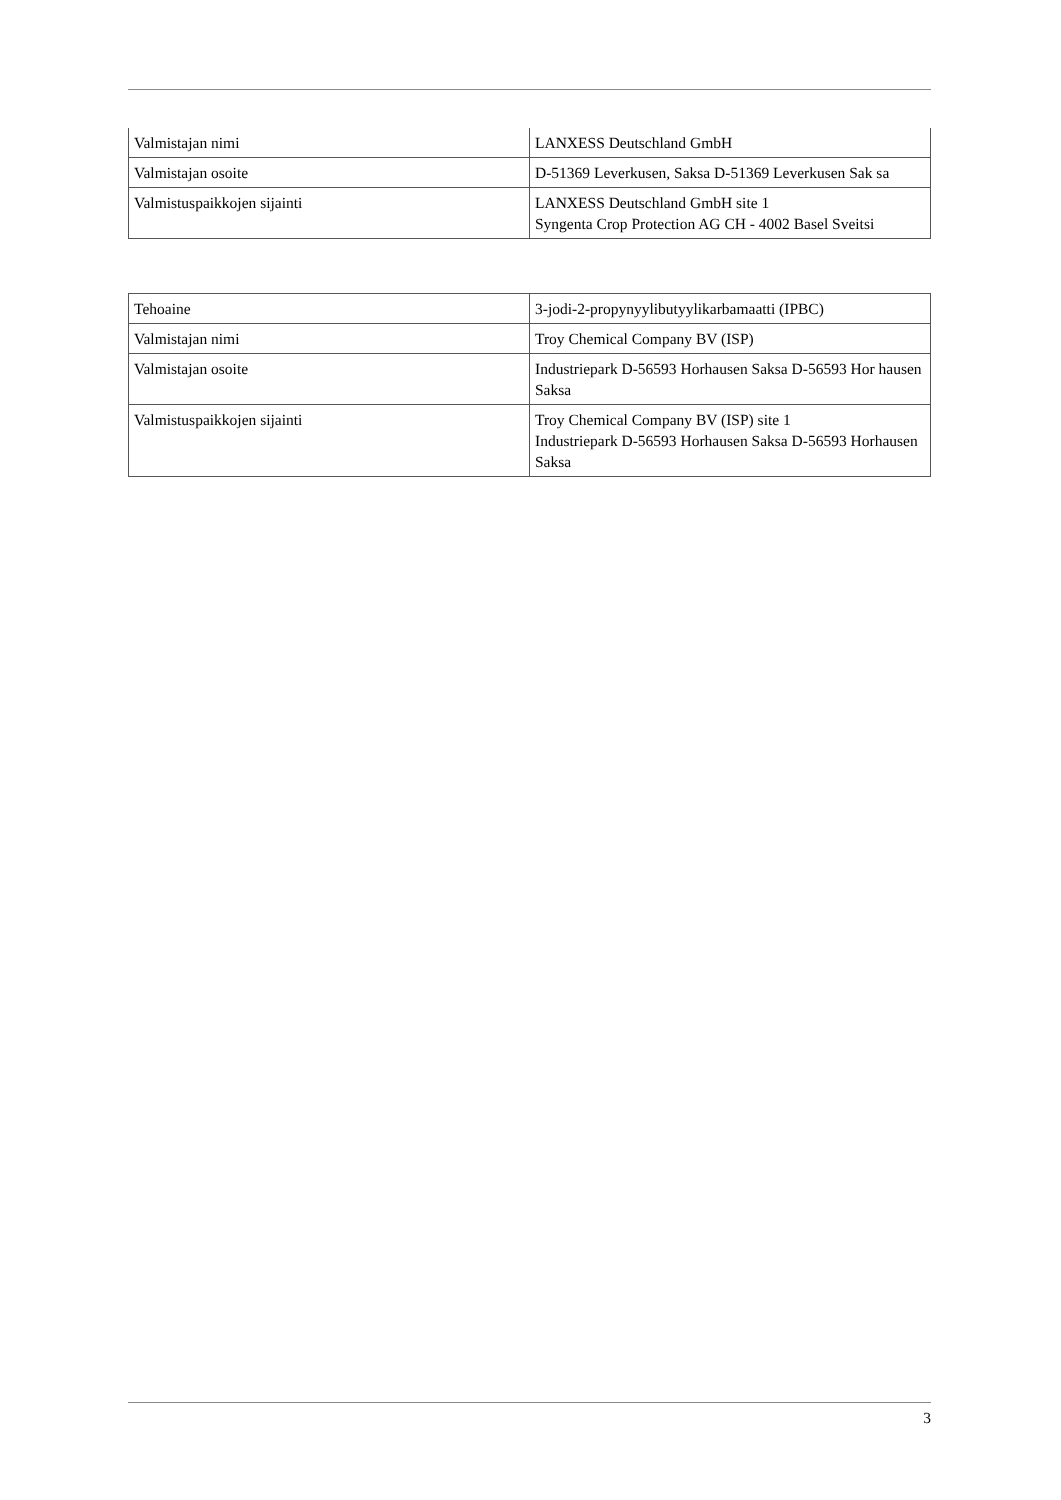| Valmistajan nimi | LANXESS Deutschland GmbH |
| Valmistajan osoite | D-51369 Leverkusen, Saksa D-51369 Leverkusen Sak sa |
| Valmistuspaikkojen sijainti | LANXESS Deutschland GmbH site 1 Syngenta Crop Protection AG CH - 4002 Basel Sveitsi |
| Tehoaine | 3-jodi-2-propynyylibutyylikarbamaatti (IPBC) |
| Valmistajan nimi | Troy Chemical Company BV (ISP) |
| Valmistajan osoite | Industriepark D-56593 Horhausen Saksa D-56593 Hor hausen Saksa |
| Valmistuspaikkojen sijainti | Troy Chemical Company BV (ISP) site 1 Industriepark D-56593 Horhausen Saksa D-56593 Horhausen Saksa |
3